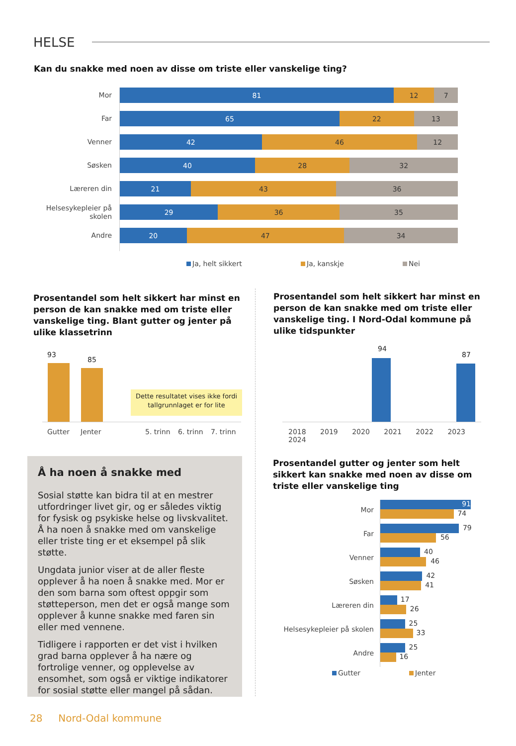HELSE
Kan du snakke med noen av disse om triste eller vanskelige ting?
Mor
Far
Venner
Søsken
Læreren din
Helsesykepleier på skolen
Andre
81 12 7
65 22 13
42 46 12
40 28 32
21 43 36
29 36 35
20 47 34
Ja, helt sikkert Ja, kanskje Nei
Prosentandel som helt sikkert har minst en person de kan snakke med om triste eller vanskelige ting. Blant gutter og jenter på ulike klassetrinn
93
85
Dette resultatet vises ikke fordi tallgrunnlaget er for lite
Gutter Jenter 5. trinn 6. trinn 7. trinn
Prosentandel som helt sikkert har minst en person de kan snakke med om triste eller vanskelige ting. I Nord-Odal kommune på ulike tidspunkter
94
87
2018 2019 2020 2021 2022 2023 2024
Å ha noen å snakke med
Sosial støtte kan bidra til at en mestrer utfordringer livet gir, og er således viktig for fysisk og psykiske helse og livskvalitet. Å ha noen å snakke med om vanskelige eller triste ting er et eksempel på slik støtte.
Ungdata junior viser at de aller fleste opplever å ha noen å snakke med. Mor er den som barna som oftest oppgir som støtteperson, men det er også mange som opplever å kunne snakke med faren sin eller med vennene.
Tidligere i rapporten er det vist i hvilken grad barna opplever å ha nære og fortrolige venner, og opplevelse av ensomhet, som også er viktige indikatorer for sosial støtte eller mangel på sådan.
Prosentandel gutter og jenter som helt sikkert kan snakke med noen av disse om triste eller vanskelige ting
Mor
Far
Venner
Søsken
Læreren din
Helsesykepleier på skolen
Andre
91
74 79 56 40 46 42 41 17 26 25 33 25 16
Gutter Jenter
28 Nord-Odal kommune